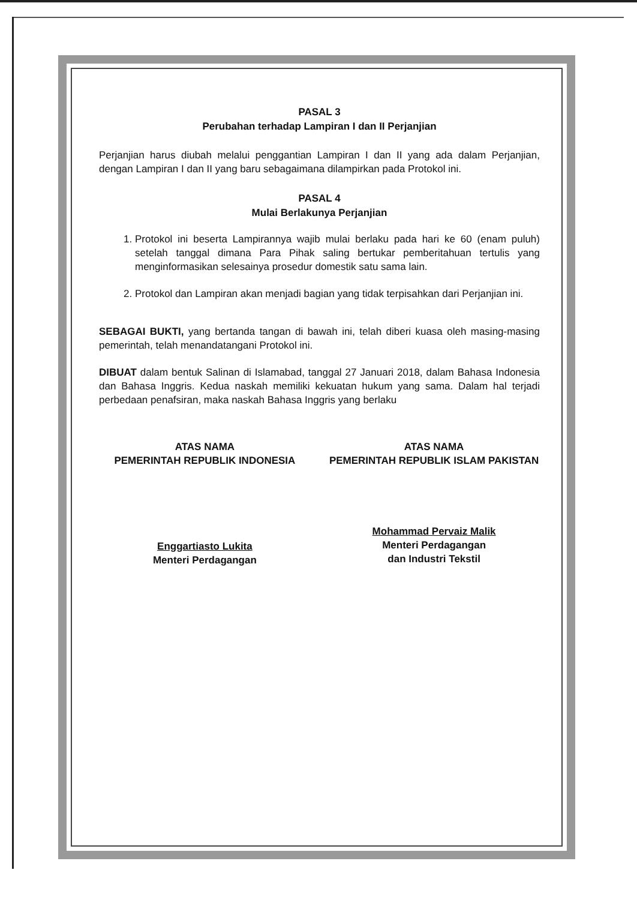PASAL 3
Perubahan terhadap Lampiran I dan II Perjanjian
Perjanjian harus diubah melalui penggantian Lampiran I dan II yang ada dalam Perjanjian, dengan Lampiran I dan II yang baru sebagaimana dilampirkan pada Protokol ini.
PASAL 4
Mulai Berlakunya Perjanjian
1. Protokol ini beserta Lampirannya wajib mulai berlaku pada hari ke 60 (enam puluh) setelah tanggal dimana Para Pihak saling bertukar pemberitahuan tertulis yang menginformasikan selesainya prosedur domestik satu sama lain.
2. Protokol dan Lampiran akan menjadi bagian yang tidak terpisahkan dari Perjanjian ini.
SEBAGAI BUKTI, yang bertanda tangan di bawah ini, telah diberi kuasa oleh masing-masing pemerintah, telah menandatangani Protokol ini.
DIBUAT dalam bentuk Salinan di Islamabad, tanggal 27 Januari 2018, dalam Bahasa Indonesia dan Bahasa Inggris. Kedua naskah memiliki kekuatan hukum yang sama. Dalam hal terjadi perbedaan penafsiran, maka naskah Bahasa Inggris yang berlaku
ATAS NAMA
PEMERINTAH REPUBLIK INDONESIA
Enggartiasto Lukita
Menteri Perdagangan
ATAS NAMA
PEMERINTAH REPUBLIK ISLAM PAKISTAN
Mohammad Pervaiz Malik
Menteri Perdagangan
dan Industri Tekstil